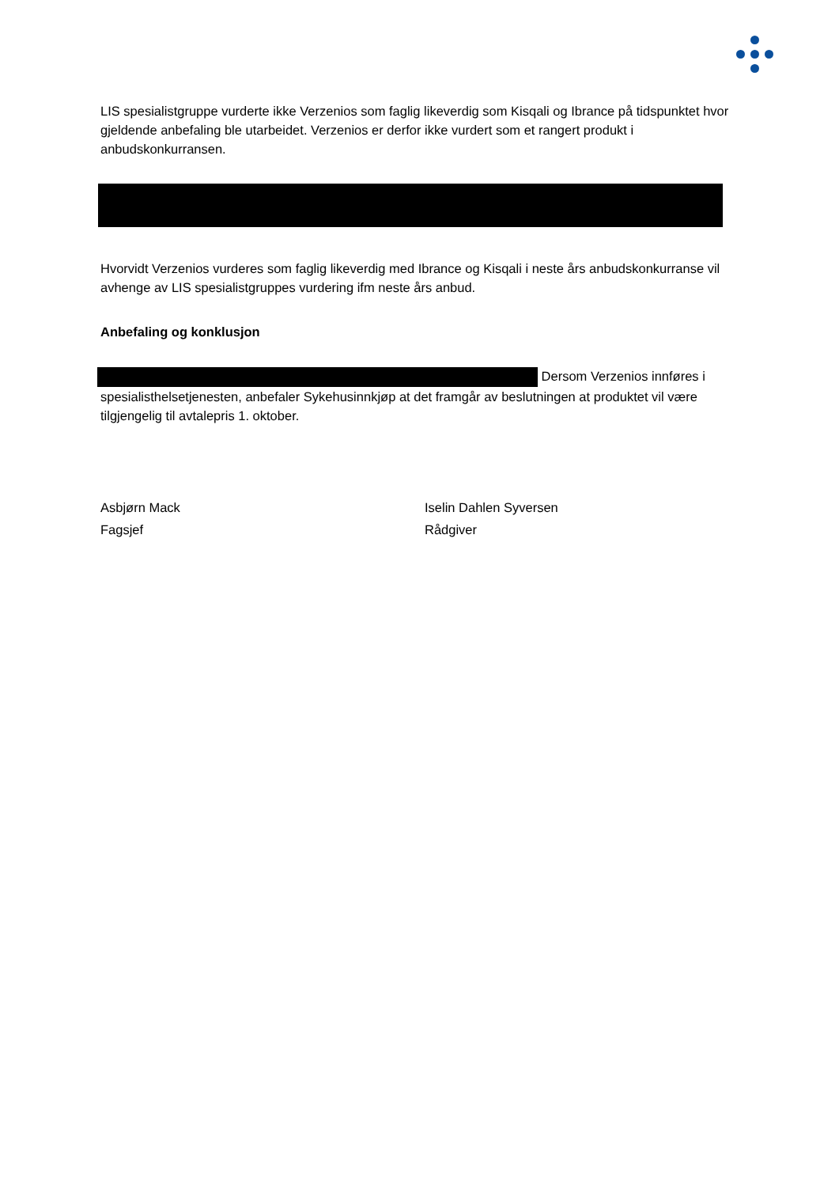LIS spesialistgruppe vurderte ikke Verzenios som faglig likeverdig som Kisqali og Ibrance på tidspunktet hvor gjeldende anbefaling ble utarbeidet. Verzenios er derfor ikke vurdert som et rangert produkt i anbudskonkurransen.
Hvorvidt Verzenios vurderes som faglig likeverdig med Ibrance og Kisqali i neste års anbudskonkurranse vil avhenge av LIS spesialistgruppes vurdering ifm neste års anbud.
Anbefaling og konklusjon
Dersom Verzenios innføres i spesialisthelsetjenesten, anbefaler Sykehusinnkjøp at det framgår av beslutningen at produktet vil være tilgjengelig til avtalepris 1. oktober.
Asbjørn Mack
Fagsjef
Iselin Dahlen Syversen
Rådgiver